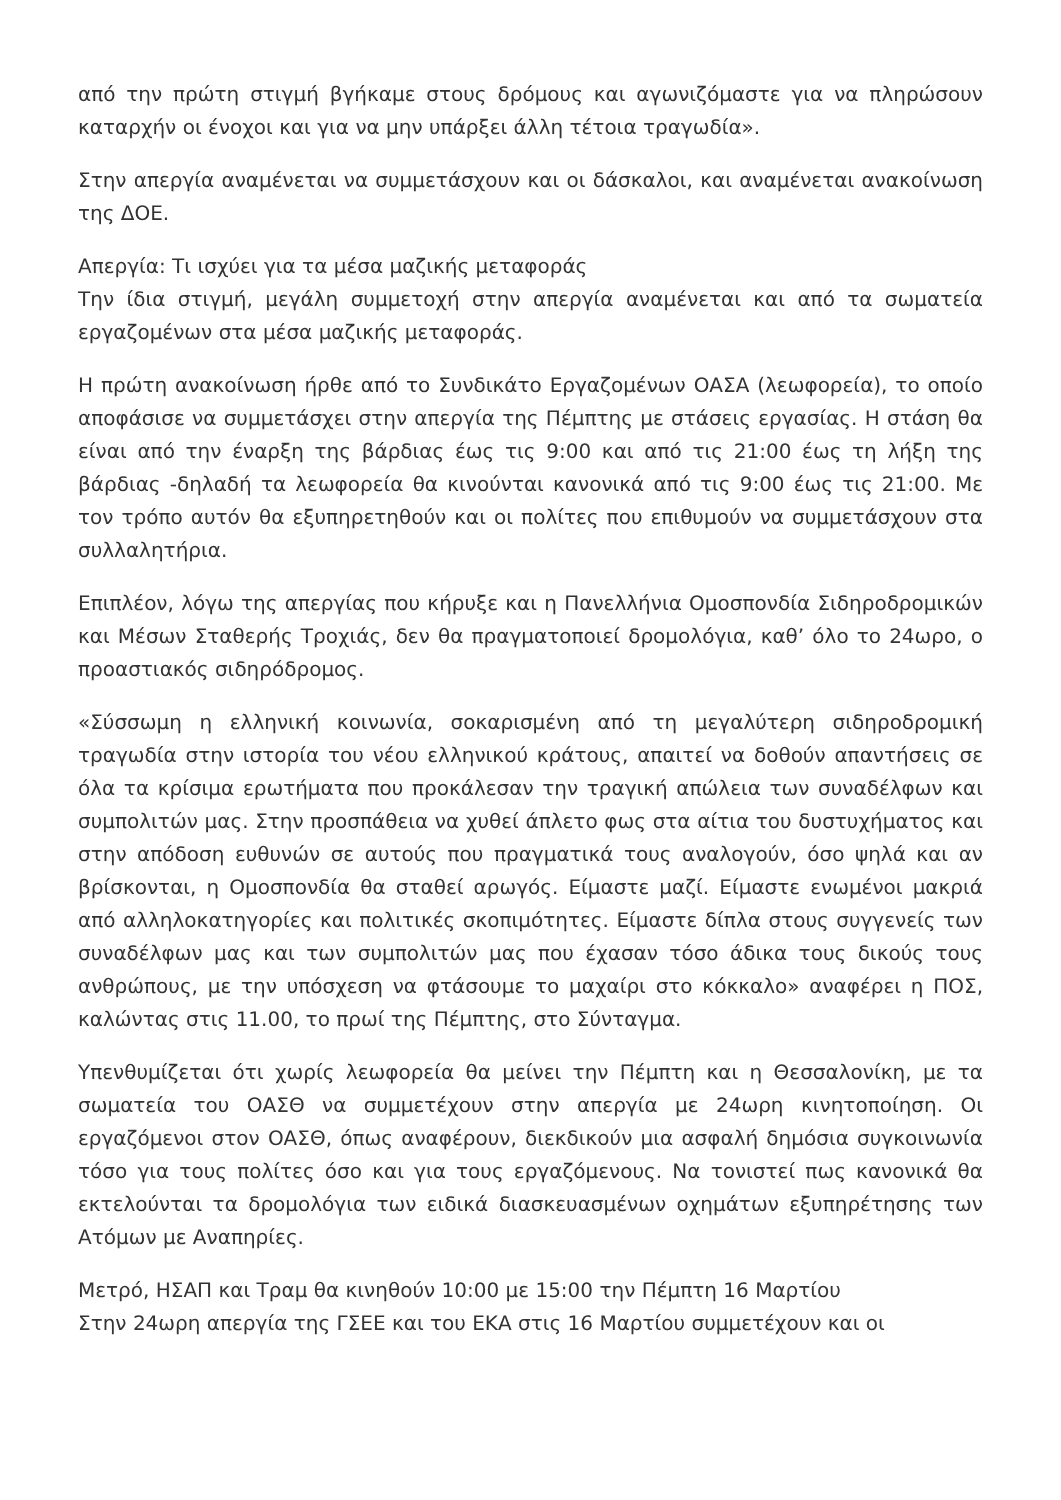από την πρώτη στιγμή βγήκαμε στους δρόμους και αγωνιζόμαστε για να πληρώσουν καταρχήν οι ένοχοι και για να μην υπάρξει άλλη τέτοια τραγωδία».
Στην απεργία αναμένεται να συμμετάσχουν και οι δάσκαλοι, και αναμένεται ανακοίνωση της ΔΟΕ.
Απεργία: Τι ισχύει για τα μέσα μαζικής μεταφοράς
Την ίδια στιγμή, μεγάλη συμμετοχή στην απεργία αναμένεται και από τα σωματεία εργαζομένων στα μέσα μαζικής μεταφοράς.
Η πρώτη ανακοίνωση ήρθε από το Συνδικάτο Εργαζομένων ΟΑΣΑ (λεωφορεία), το οποίο αποφάσισε να συμμετάσχει στην απεργία της Πέμπτης με στάσεις εργασίας. Η στάση θα είναι από την έναρξη της βάρδιας έως τις 9:00 και από τις 21:00 έως τη λήξη της βάρδιας -δηλαδή τα λεωφορεία θα κινούνται κανονικά από τις 9:00 έως τις 21:00. Με τον τρόπο αυτόν θα εξυπηρετηθούν και οι πολίτες που επιθυμούν να συμμετάσχουν στα συλλαλητήρια.
Επιπλέον, λόγω της απεργίας που κήρυξε και η Πανελλήνια Ομοσπονδία Σιδηροδρομικών και Μέσων Σταθερής Τροχιάς, δεν θα πραγματοποιεί δρομολόγια, καθ’ όλο το 24ωρο, ο προαστιακός σιδηρόδρομος.
«Σύσσωμη η ελληνική κοινωνία, σοκαρισμένη από τη μεγαλύτερη σιδηροδρομική τραγωδία στην ιστορία του νέου ελληνικού κράτους, απαιτεί να δοθούν απαντήσεις σε όλα τα κρίσιμα ερωτήματα που προκάλεσαν την τραγική απώλεια των συναδέλφων και συμπολιτών μας. Στην προσπάθεια να χυθεί άπλετο φως στα αίτια του δυστυχήματος και στην απόδοση ευθυνών σε αυτούς που πραγματικά τους αναλογούν, όσο ψηλά και αν βρίσκονται, η Ομοσπονδία θα σταθεί αρωγός. Είμαστε μαζί. Είμαστε ενωμένοι μακριά από αλληλοκατηγορίες και πολιτικές σκοπιμότητες. Είμαστε δίπλα στους συγγενείς των συναδέλφων μας και των συμπολιτών μας που έχασαν τόσο άδικα τους δικούς τους ανθρώπους, με την υπόσχεση να φτάσουμε το μαχαίρι στο κόκκαλο» αναφέρει η ΠΟΣ, καλώντας στις 11.00, το πρωί της Πέμπτης, στο Σύνταγμα.
Υπενθυμίζεται ότι χωρίς λεωφορεία θα μείνει την Πέμπτη και η Θεσσαλονίκη, με τα σωματεία του ΟΑΣΘ να συμμετέχουν στην απεργία με 24ωρη κινητοποίηση. Οι εργαζόμενοι στον ΟΑΣΘ, όπως αναφέρουν, διεκδικούν μια ασφαλή δημόσια συγκοινωνία τόσο για τους πολίτες όσο και για τους εργαζόμενους. Να τονιστεί πως κανονικά θα εκτελούνται τα δρομολόγια των ειδικά διασκευασμένων οχημάτων εξυπηρέτησης των Ατόμων με Αναπηρίες.
Μετρό, ΗΣΑΠ και Τραμ θα κινηθούν 10:00 με 15:00 την Πέμπτη 16 Μαρτίου
Στην 24ωρη απεργία της ΓΣΕΕ και του ΕΚΑ στις 16 Μαρτίου συμμετέχουν και οι